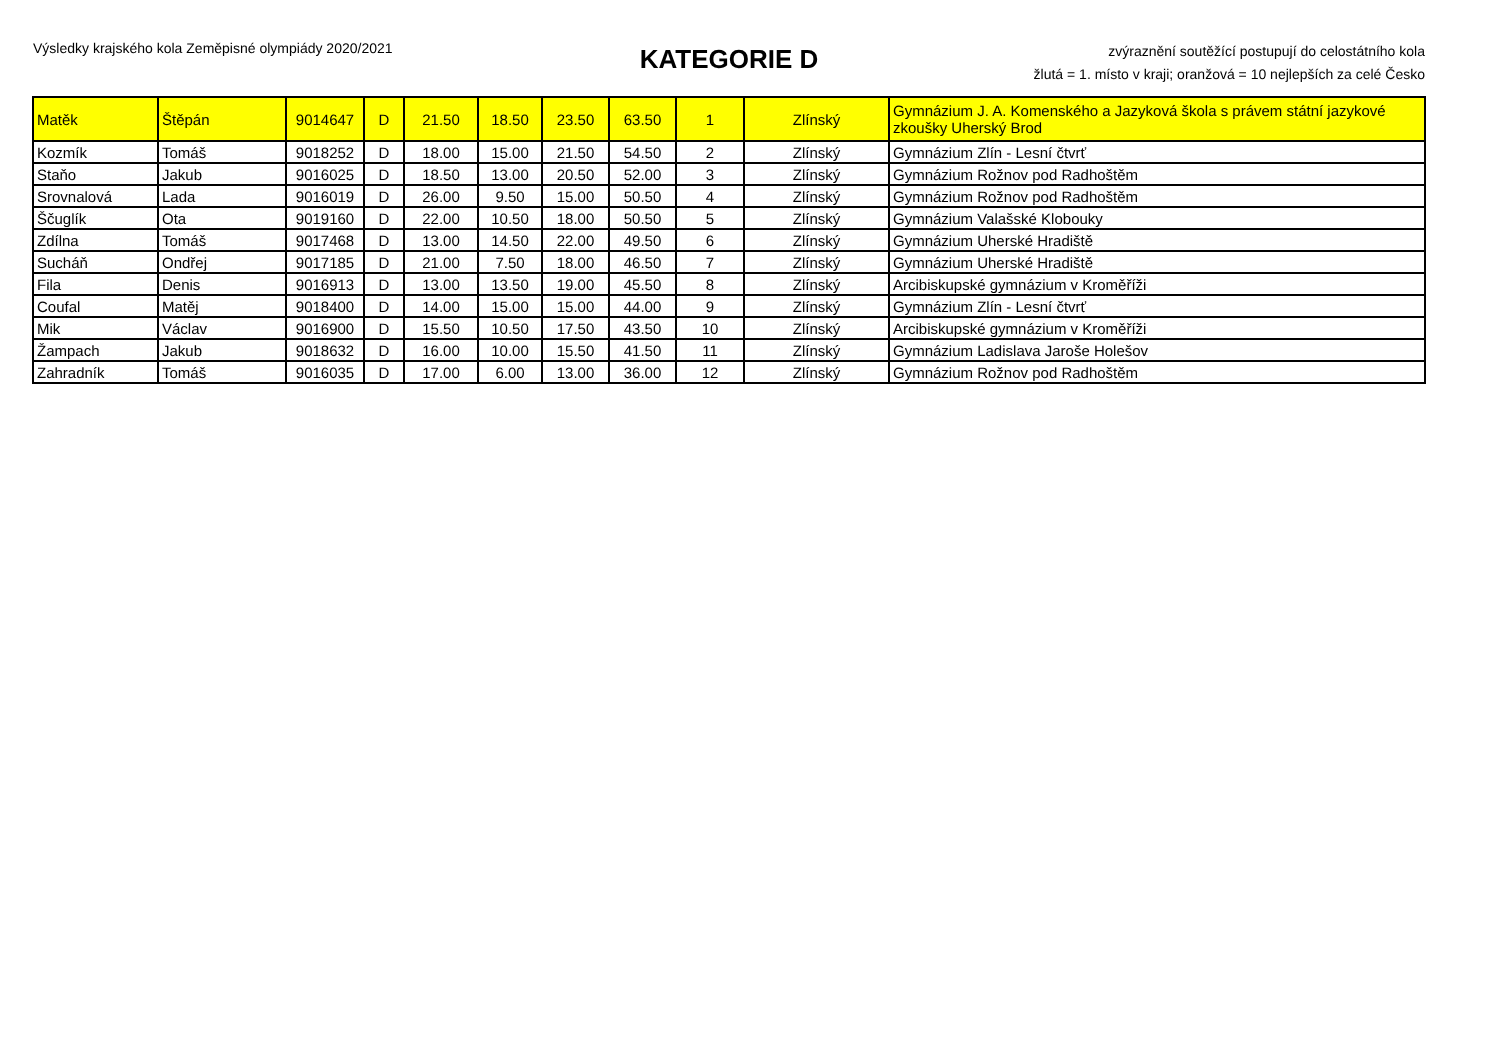Výsledky krajského kola Zeměpisné olympiády 2020/2021
KATEGORIE D
zvýraznění soutěžící postupují do celostátního kola
žlutá = 1. místo v kraji; oranžová = 10 nejlepších za celé Česko
| Matěk | Štěpán | 9014647 | D | 21.50 | 18.50 | 23.50 | 63.50 | 1 | Zlínský | Gymnázium J. A. Komenského a Jazyková škola s právem státní jazykové zkoušky Uherský Brod |
| Kozmík | Tomáš | 9018252 | D | 18.00 | 15.00 | 21.50 | 54.50 | 2 | Zlínský | Gymnázium Zlín - Lesní čtvrť |
| Staňo | Jakub | 9016025 | D | 18.50 | 13.00 | 20.50 | 52.00 | 3 | Zlínský | Gymnázium Rožnov pod Radhoštěm |
| Srovnalová | Lada | 9016019 | D | 26.00 | 9.50 | 15.00 | 50.50 | 4 | Zlínský | Gymnázium Rožnov pod Radhoštěm |
| Ščuglík | Ota | 9019160 | D | 22.00 | 10.50 | 18.00 | 50.50 | 5 | Zlínský | Gymnázium Valašské Klobouky |
| Zdílna | Tomáš | 9017468 | D | 13.00 | 14.50 | 22.00 | 49.50 | 6 | Zlínský | Gymnázium Uherské Hradiště |
| Sucháň | Ondřej | 9017185 | D | 21.00 | 7.50 | 18.00 | 46.50 | 7 | Zlínský | Gymnázium Uherské Hradiště |
| Fila | Denis | 9016913 | D | 13.00 | 13.50 | 19.00 | 45.50 | 8 | Zlínský | Arcibiskupské gymnázium v Kroměříži |
| Coufal | Matěj | 9018400 | D | 14.00 | 15.00 | 15.00 | 44.00 | 9 | Zlínský | Gymnázium Zlín - Lesní čtvrť |
| Mik | Václav | 9016900 | D | 15.50 | 10.50 | 17.50 | 43.50 | 10 | Zlínský | Arcibiskupské gymnázium v Kroměříži |
| Žampach | Jakub | 9018632 | D | 16.00 | 10.00 | 15.50 | 41.50 | 11 | Zlínský | Gymnázium Ladislava Jaroše Holešov |
| Zahradník | Tomáš | 9016035 | D | 17.00 | 6.00 | 13.00 | 36.00 | 12 | Zlínský | Gymnázium Rožnov pod Radhoštěm |